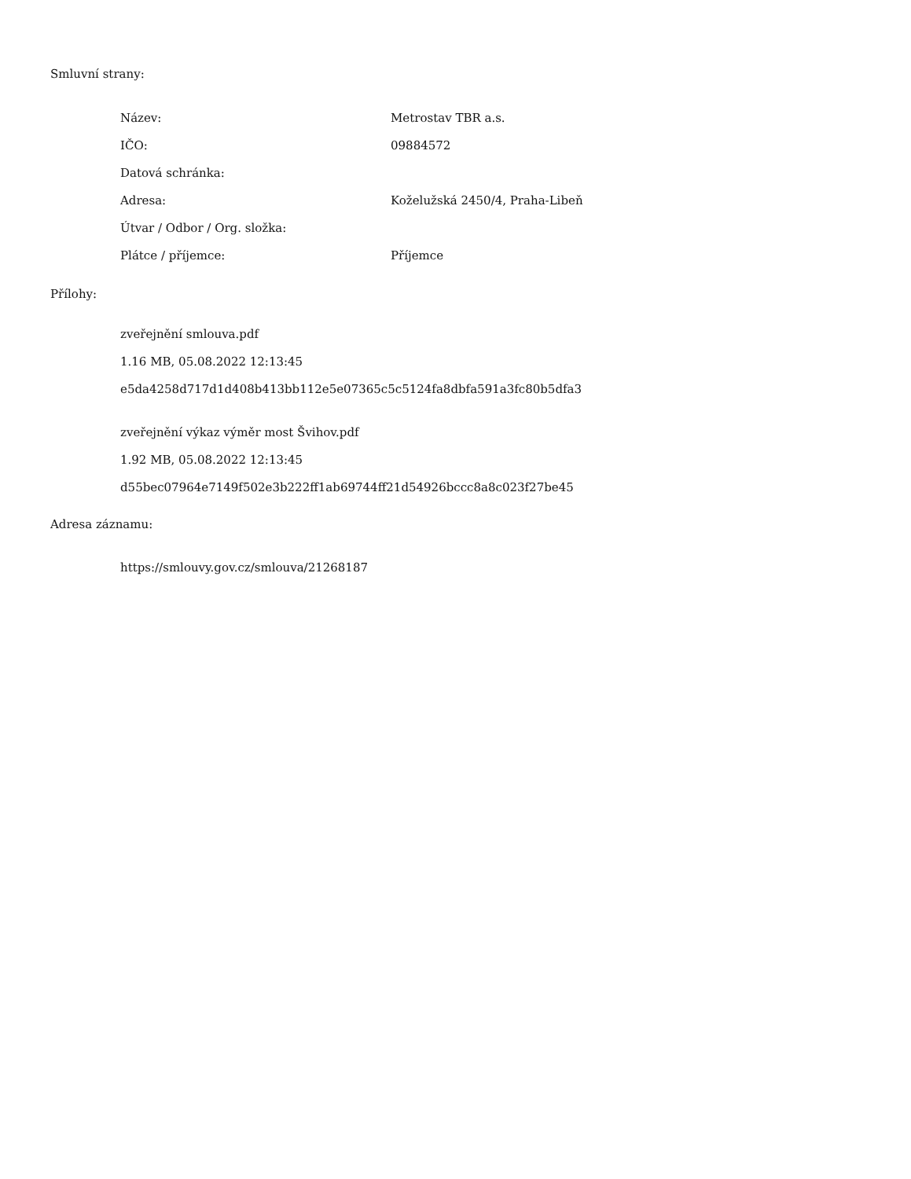Smluvní strany:
| Název: | Metrostav TBR a.s. |
| IČO: | 09884572 |
| Datová schránka: | |
| Adresa: | Koželužská 2450/4, Praha-Libeň |
| Útvar / Odbor / Org. složka: | |
| Plátce / příjemce: | Příjemce |
Přílohy:
zveřejnění smlouva.pdf
1.16 MB, 05.08.2022 12:13:45
e5da4258d717d1d408b413bb112e5e07365c5c5124fa8dbfa591a3fc80b5dfa3
zveřejnění výkaz výměr most Švihov.pdf
1.92 MB, 05.08.2022 12:13:45
d55bec07964e7149f502e3b222ff1ab69744ff21d54926bccc8a8c023f27be45
Adresa záznamu:
https://smlouvy.gov.cz/smlouva/21268187